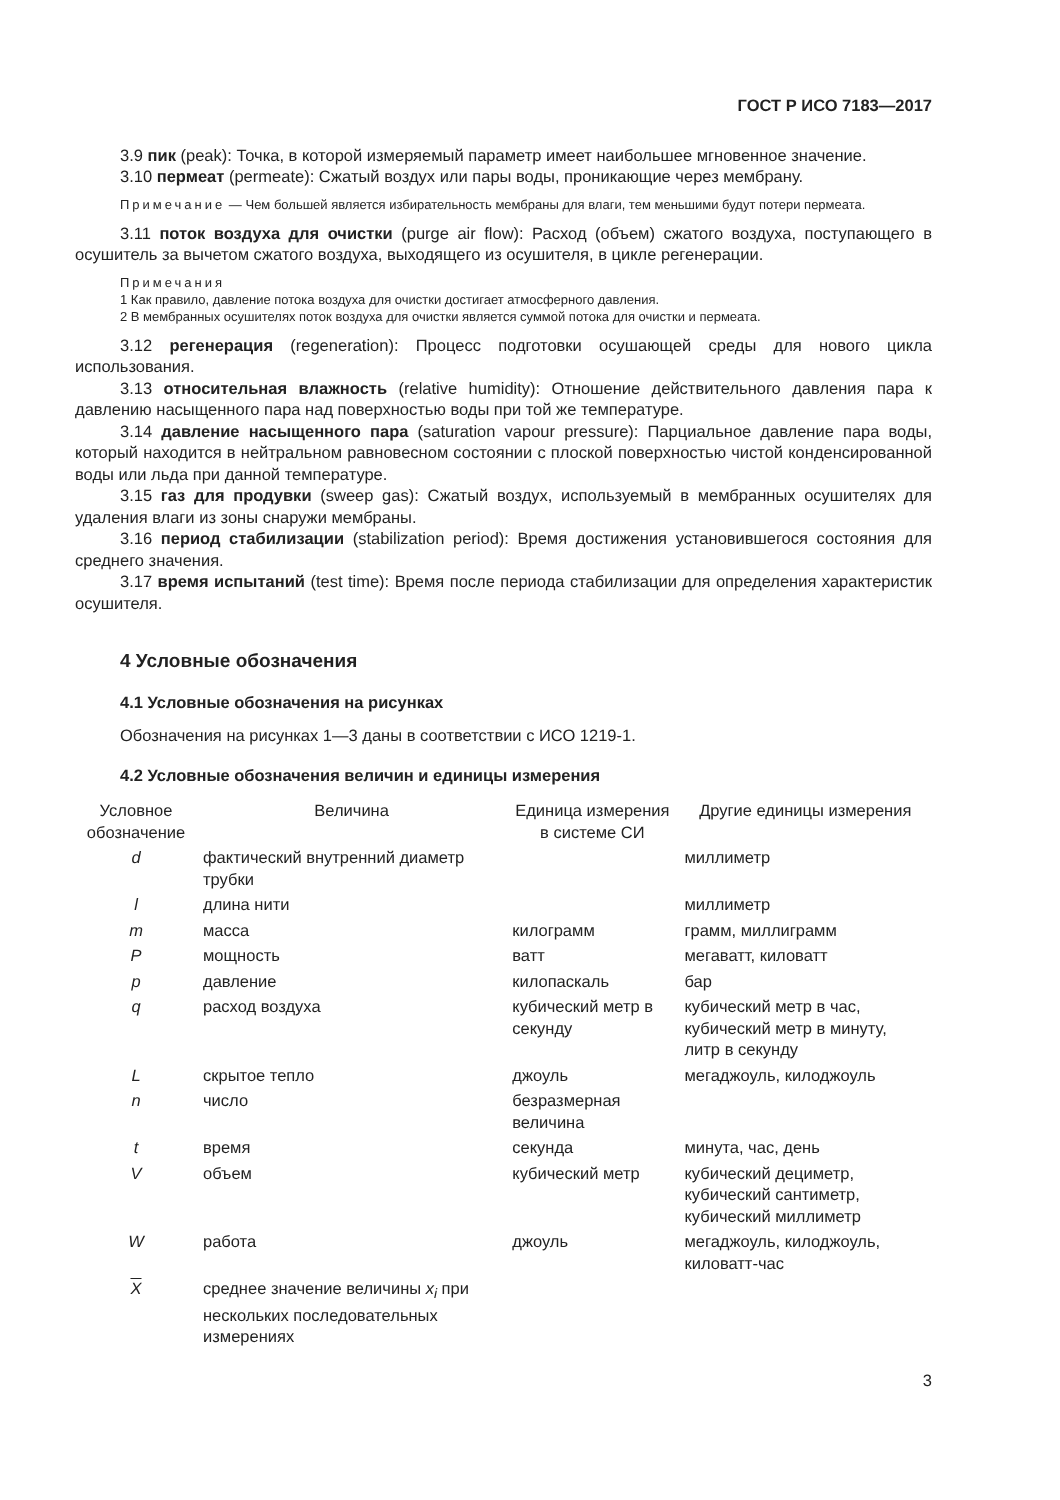ГОСТ Р ИСО 7183—2017
3.9 пик (peak): Точка, в которой измеряемый параметр имеет наибольшее мгновенное значение.
3.10 пермеат (permeate): Сжатый воздух или пары воды, проникающие через мембрану.
Примечание — Чем большей является избирательность мембраны для влаги, тем меньшими будут потери пермеата.
3.11 поток воздуха для очистки (purge air flow): Расход (объем) сжатого воздуха, поступающего в осушитель за вычетом сжатого воздуха, выходящего из осушителя, в цикле регенерации.
Примечания
1 Как правило, давление потока воздуха для очистки достигает атмосферного давления.
2 В мембранных осушителях поток воздуха для очистки является суммой потока для очистки и пермеата.
3.12 регенерация (regeneration): Процесс подготовки осушающей среды для нового цикла использования.
3.13 относительная влажность (relative humidity): Отношение действительного давления пара к давлению насыщенного пара над поверхностью воды при той же температуре.
3.14 давление насыщенного пара (saturation vapour pressure): Парциальное давление пара воды, который находится в нейтральном равновесном состоянии с плоской поверхностью чистой конденсированной воды или льда при данной температуре.
3.15 газ для продувки (sweep gas): Сжатый воздух, используемый в мембранных осушителях для удаления влаги из зоны снаружи мембраны.
3.16 период стабилизации (stabilization period): Время достижения установившегося состояния для среднего значения.
3.17 время испытаний (test time): Время после периода стабилизации для определения характеристик осушителя.
4 Условные обозначения
4.1 Условные обозначения на рисунках
Обозначения на рисунках 1—3 даны в соответствии с ИСО 1219-1.
4.2 Условные обозначения величин и единицы измерения
| Условное обозначение | Величина | Единица измерения в системе СИ | Другие единицы измерения |
| --- | --- | --- | --- |
| d | фактический внутренний диаметр трубки | | миллиметр |
| l | длина нити | | миллиметр |
| m | масса | килограмм | грамм, миллиграмм |
| P | мощность | ватт | мегаватт, киловатт |
| p | давление | килопаскаль | бар |
| q | расход воздуха | кубический метр в секунду | кубический метр в час, кубический метр в минуту, литр в секунду |
| L | скрытое тепло | джоуль | мегаджоуль, килоджоуль |
| n | число | безразмерная величина | |
| t | время | секунда | минута, час, день |
| V | объем | кубический метр | кубический дециметр, кубический сантиметр, кубический миллиметр |
| W | работа | джоуль | мегаджоуль, килоджоуль, киловатт-час |
| X | среднее значение величины x<sub>i</sub> при нескольких последовательных измерениях | | |
3